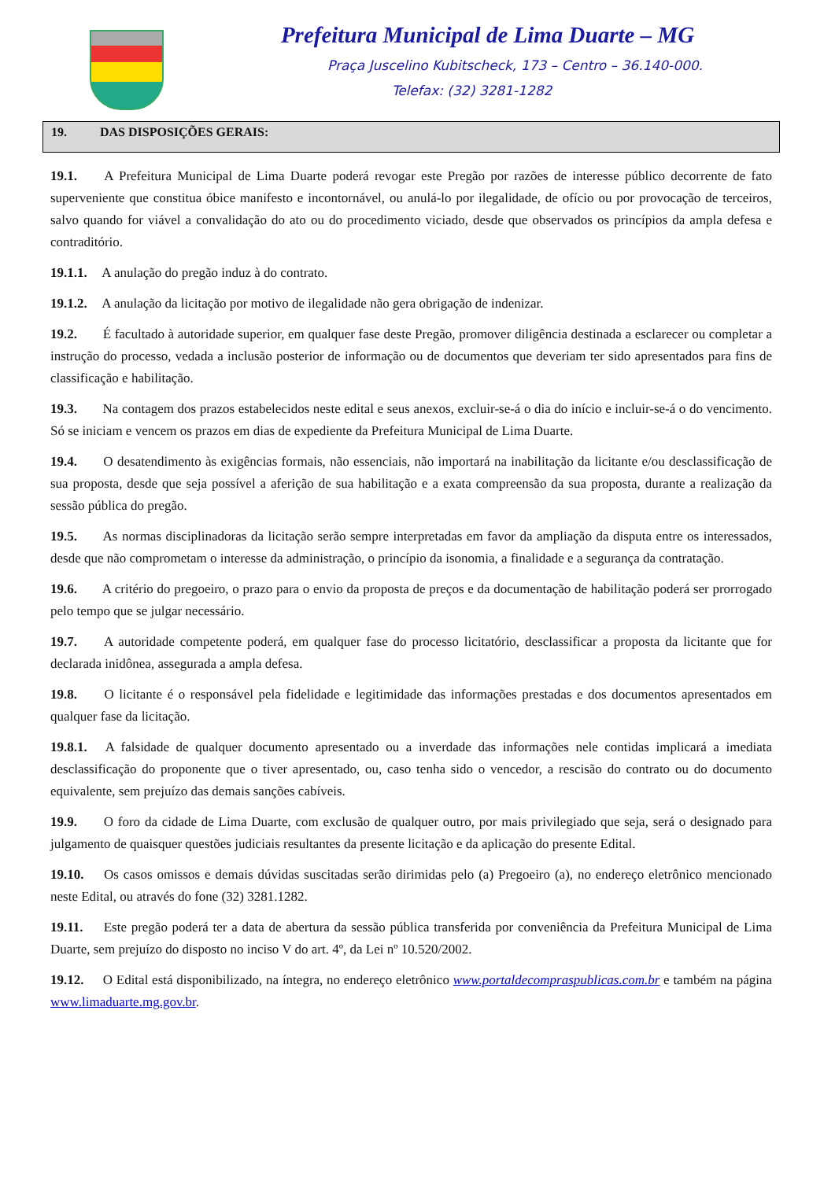Prefeitura Municipal de Lima Duarte – MG
Praça Juscelino Kubitscheck, 173 – Centro – 36.140-000.
Telefax: (32) 3281-1282
19. DAS DISPOSIÇÕES GERAIS:
19.1. A Prefeitura Municipal de Lima Duarte poderá revogar este Pregão por razões de interesse público decorrente de fato superveniente que constitua óbice manifesto e incontornável, ou anulá-lo por ilegalidade, de ofício ou por provocação de terceiros, salvo quando for viável a convalidação do ato ou do procedimento viciado, desde que observados os princípios da ampla defesa e contraditório.
19.1.1. A anulação do pregão induz à do contrato.
19.1.2. A anulação da licitação por motivo de ilegalidade não gera obrigação de indenizar.
19.2. É facultado à autoridade superior, em qualquer fase deste Pregão, promover diligência destinada a esclarecer ou completar a instrução do processo, vedada a inclusão posterior de informação ou de documentos que deveriam ter sido apresentados para fins de classificação e habilitação.
19.3. Na contagem dos prazos estabelecidos neste edital e seus anexos, excluir-se-á o dia do início e incluir-se-á o do vencimento. Só se iniciam e vencem os prazos em dias de expediente da Prefeitura Municipal de Lima Duarte.
19.4. O desatendimento às exigências formais, não essenciais, não importará na inabilitação da licitante e/ou desclassificação de sua proposta, desde que seja possível a aferição de sua habilitação e a exata compreensão da sua proposta, durante a realização da sessão pública do pregão.
19.5. As normas disciplinadoras da licitação serão sempre interpretadas em favor da ampliação da disputa entre os interessados, desde que não comprometam o interesse da administração, o princípio da isonomia, a finalidade e a segurança da contratação.
19.6. A critério do pregoeiro, o prazo para o envio da proposta de preços e da documentação de habilitação poderá ser prorrogado pelo tempo que se julgar necessário.
19.7. A autoridade competente poderá, em qualquer fase do processo licitatório, desclassificar a proposta da licitante que for declarada inidônea, assegurada a ampla defesa.
19.8. O licitante é o responsável pela fidelidade e legitimidade das informações prestadas e dos documentos apresentados em qualquer fase da licitação.
19.8.1. A falsidade de qualquer documento apresentado ou a inverdade das informações nele contidas implicará a imediata desclassificação do proponente que o tiver apresentado, ou, caso tenha sido o vencedor, a rescisão do contrato ou do documento equivalente, sem prejuízo das demais sanções cabíveis.
19.9. O foro da cidade de Lima Duarte, com exclusão de qualquer outro, por mais privilegiado que seja, será o designado para julgamento de quaisquer questões judiciais resultantes da presente licitação e da aplicação do presente Edital.
19.10. Os casos omissos e demais dúvidas suscitadas serão dirimidas pelo (a) Pregoeiro (a), no endereço eletrônico mencionado neste Edital, ou através do fone (32) 3281.1282.
19.11. Este pregão poderá ter a data de abertura da sessão pública transferida por conveniência da Prefeitura Municipal de Lima Duarte, sem prejuízo do disposto no inciso V do art. 4º, da Lei nº 10.520/2002.
19.12. O Edital está disponibilizado, na íntegra, no endereço eletrônico www.portaldecompraspublicas.com.br e também na página www.limaduarte.mg.gov.br.